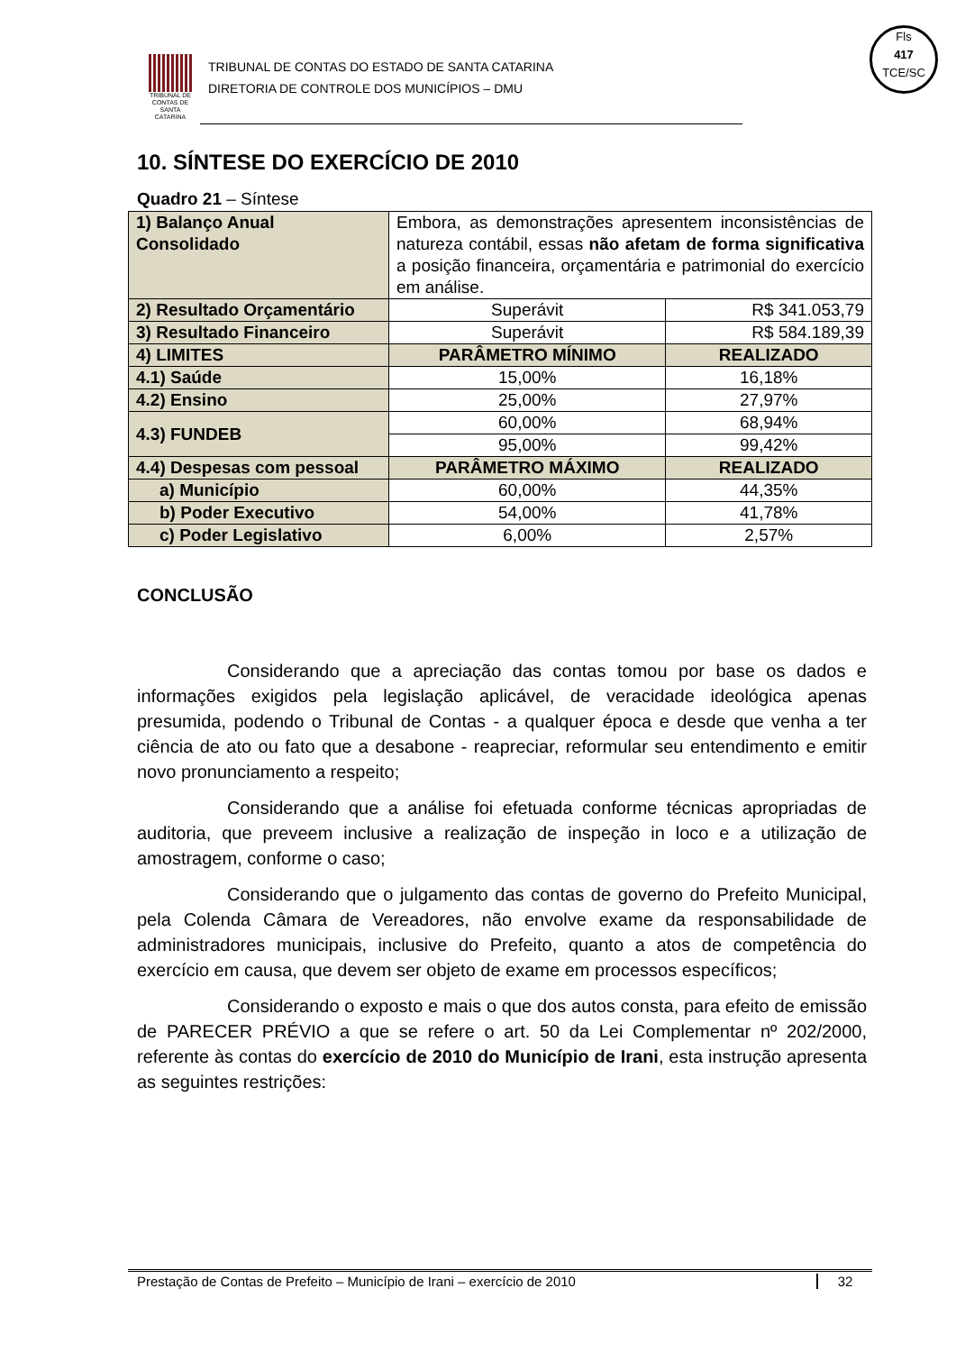TRIBUNAL DE CONTAS DE SANTA CATARINA
TRIBUNAL DE CONTAS DO ESTADO DE SANTA CATARINA
DIRETORIA DE CONTROLE DOS MUNICÍPIOS – DMU
Fls
417
TCE/SC
10. SÍNTESE DO EXERCÍCIO DE 2010
Quadro 21 – Síntese
| 1) Balanço Anual Consolidado | Embora, as demonstrações apresentem inconsistências de natureza contábil, essas não afetam de forma significativa a posição financeira, orçamentária e patrimonial do exercício em análise. | |
| 2) Resultado Orçamentário | Superávit | R$ 341.053,79 |
| 3) Resultado Financeiro | Superávit | R$ 584.189,39 |
| 4) LIMITES | PARÂMETRO MÍNIMO | REALIZADO |
| 4.1) Saúde | 15,00% | 16,18% |
| 4.2) Ensino | 25,00% | 27,97% |
| 4.3) FUNDEB | 60,00% | 68,94% |
| | 95,00% | 99,42% |
| 4.4) Despesas com pessoal | PARÂMETRO MÁXIMO | REALIZADO |
| a) Município | 60,00% | 44,35% |
| b) Poder Executivo | 54,00% | 41,78% |
| c) Poder Legislativo | 6,00% | 2,57% |
CONCLUSÃO
Considerando que a apreciação das contas tomou por base os dados e informações exigidos pela legislação aplicável, de veracidade ideológica apenas presumida, podendo o Tribunal de Contas - a qualquer época e desde que venha a ter ciência de ato ou fato que a desabone - reapreciar, reformular seu entendimento e emitir novo pronunciamento a respeito;
Considerando que a análise foi efetuada conforme técnicas apropriadas de auditoria, que preveem inclusive a realização de inspeção in loco e a utilização de amostragem, conforme o caso;
Considerando que o julgamento das contas de governo do Prefeito Municipal, pela Colenda Câmara de Vereadores, não envolve exame da responsabilidade de administradores municipais, inclusive do Prefeito, quanto a atos de competência do exercício em causa, que devem ser objeto de exame em processos específicos;
Considerando o exposto e mais o que dos autos consta, para efeito de emissão de PARECER PRÉVIO a que se refere o art. 50 da Lei Complementar nº 202/2000, referente às contas do exercício de 2010 do Município de Irani, esta instrução apresenta as seguintes restrições:
Prestação de Contas de Prefeito – Município de Irani – exercício de 2010 32